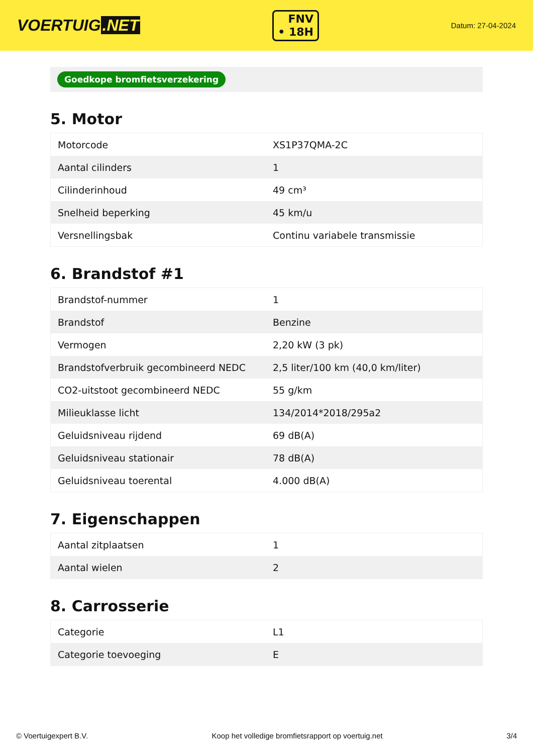VOERTUIG.NET
FNV
• 18H
Datum: 27-04-2024
Goedkope bromfietsverzekering
5. Motor
| Motorcode | XS1P37QMA-2C |
| Aantal cilinders | 1 |
| Cilinderinhoud | 49 cm³ |
| Snelheid beperking | 45 km/u |
| Versnellingsbak | Continu variabele transmissie |
6. Brandstof #1
| Brandstof-nummer | 1 |
| Brandstof | Benzine |
| Vermogen | 2,20 kW (3 pk) |
| Brandstofverbruik gecombineerd NEDC | 2,5 liter/100 km (40,0 km/liter) |
| CO2-uitstoot gecombineerd NEDC | 55 g/km |
| Milieuklasse licht | 134/2014*2018/295a2 |
| Geluidsniveau rijdend | 69 dB(A) |
| Geluidsniveau stationair | 78 dB(A) |
| Geluidsniveau toerental | 4.000 dB(A) |
7. Eigenschappen
| Aantal zitplaatsen | 1 |
| Aantal wielen | 2 |
8. Carrosserie
| Categorie | L1 |
| Categorie toevoeging | E |
© Voertuigexpert B.V. Koop het volledige bromfietsrapport op voertuig.net 3/4